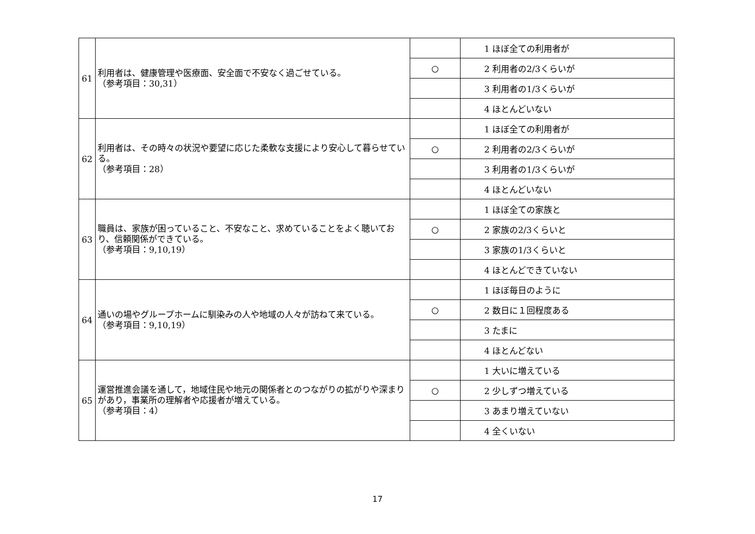| 61 | 利用者は、健康管理や医療面、安全面で不安なく過ごせている。 （参考項目：30,31） | | 1 ほぼ全ての利用者が |
| | | ○ | 2 利用者の2/3くらいが |
| | | | 3 利用者の1/3くらいが |
| | | | 4 ほとんどいない |
| 62 | 利用者は、その時々の状況や要望に応じた柔軟な支援により安心して暮らせている。 （参考項目：28） | | 1 ほぼ全ての利用者が |
| | | ○ | 2 利用者の2/3くらいが |
| | | | 3 利用者の1/3くらいが |
| | | | 4 ほとんどいない |
| 63 | 職員は、家族が困っていること、不安なこと、求めていることをよく聴いており、信頼関係ができている。 （参考項目：9,10,19） | | 1 ほぼ全ての家族と |
| | | ○ | 2 家族の2/3くらいと |
| | | | 3 家族の1/3くらいと |
| | | | 4 ほとんどできていない |
| 64 | 通いの場やグループホームに馴染みの人や地域の人々が訪ねて来ている。 （参考項目：9,10,19） | | 1 ほぼ毎日のように |
| | | ○ | 2 数日に１回程度ある |
| | | | 3 たまに |
| | | | 4 ほとんどない |
| 65 | 運営推進会議を通して，地域住民や地元の関係者とのつながりの拡がりや深まりがあり，事業所の理解者や応援者が増えている。 （参考項目：4） | | 1 大いに増えている |
| | | ○ | 2 少しずつ増えている |
| | | | 3 あまり増えていない |
| | | | 4 全くいない |
17